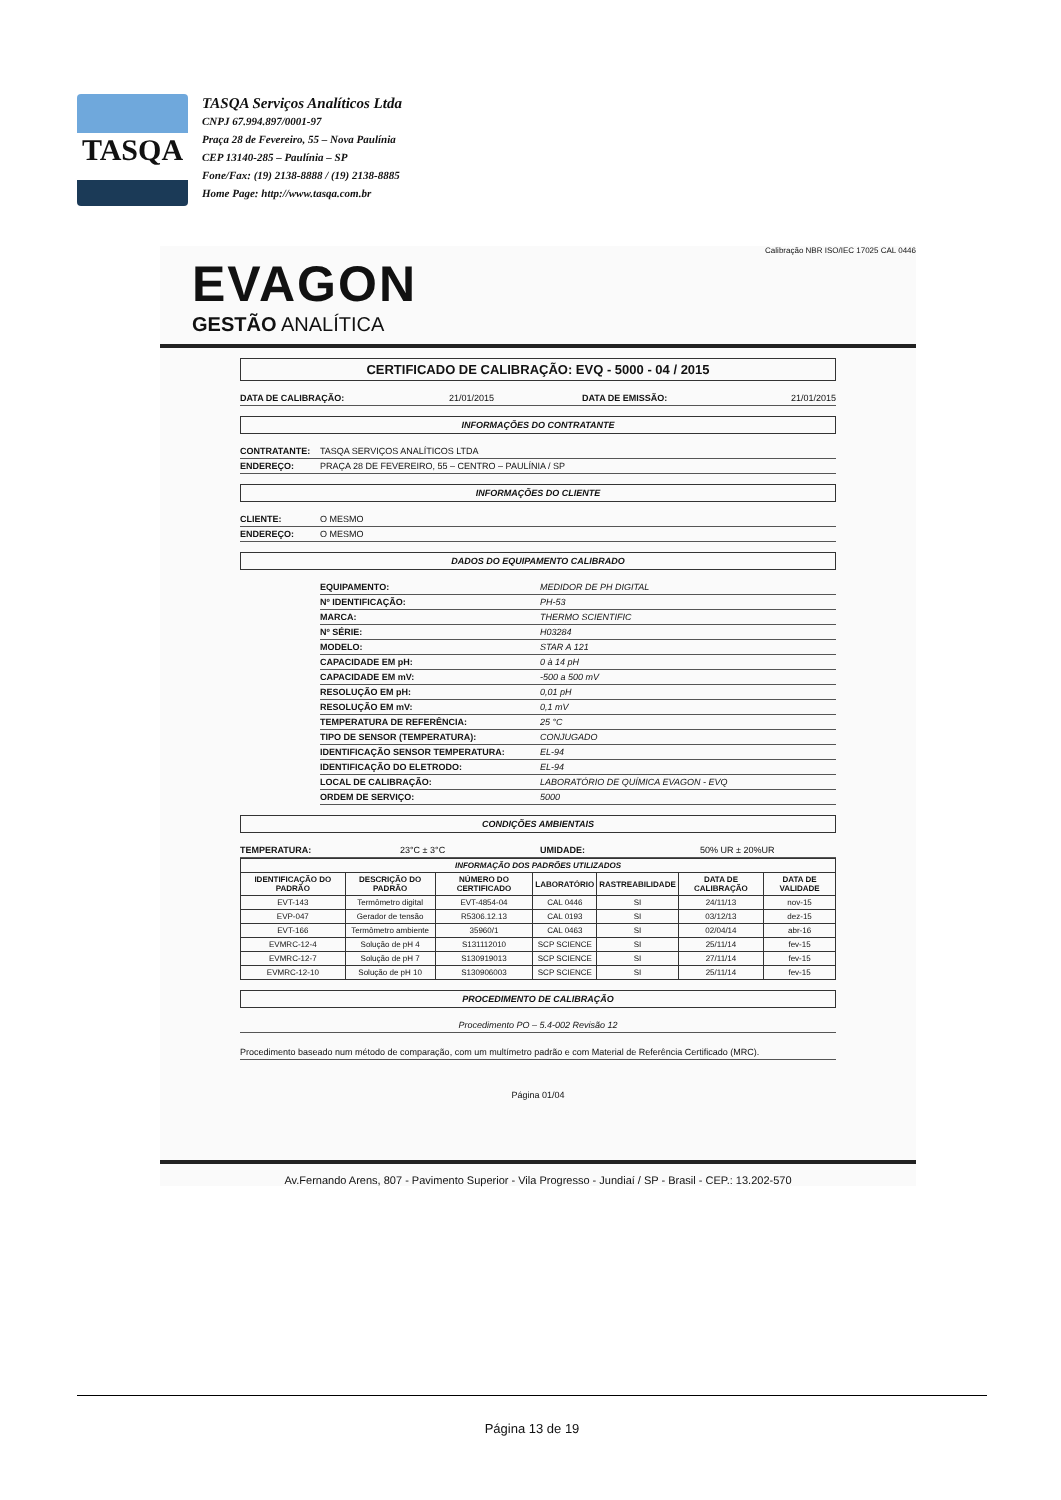TASQA
TASQA Serviços Analíticos Ltda
CNPJ 67.994.897/0001-97
Praça 28 de Fevereiro, 55 – Nova Paulínia
CEP 13140-285 – Paulínia – SP
Fone/Fax: (19) 2138-8888 / (19) 2138-8885
Home Page: http://www.tasqa.com.br
Calibração NBR ISO/IEC 17025 CAL 0446
EVAGON
GESTÃO ANALÍTICA
CERTIFICADO DE CALIBRAÇÃO: EVQ - 5000 - 04 / 2015
DATA DE CALIBRAÇÃO: 21/01/2015 DATA DE EMISSÃO: 21/01/2015
INFORMAÇÕES DO CONTRATANTE
CONTRATANTE: TASQA SERVIÇOS ANALÍTICOS LTDA
ENDEREÇO: PRAÇA 28 DE FEVEREIRO, 55 – CENTRO – PAULÍNIA / SP
INFORMAÇÕES DO CLIENTE
CLIENTE: O MESMO
ENDEREÇO: O MESMO
DADOS DO EQUIPAMENTO CALIBRADO
EQUIPAMENTO: MEDIDOR DE PH DIGITAL
Nº IDENTIFICAÇÃO: PH-53
MARCA: THERMO SCIENTIFIC
Nº SÉRIE: H03284
MODELO: STAR A 121
CAPACIDADE EM pH: 0 à 14 pH
CAPACIDADE EM mV: -500 a 500 mV
RESOLUÇÃO EM pH: 0,01 pH
RESOLUÇÃO EM mV: 0,1 mV
TEMPERATURA DE REFERÊNCIA: 25 °C
TIPO DE SENSOR (TEMPERATURA): CONJUGADO
IDENTIFICAÇÃO SENSOR TEMPERATURA: EL-94
IDENTIFICAÇÃO DO ELETRODO: EL-94
LOCAL DE CALIBRAÇÃO: LABORATÓRIO DE QUÍMICA EVAGON - EVQ
ORDEM DE SERVIÇO: 5000
CONDIÇÕES AMBIENTAIS
TEMPERATURA: 23°C ± 3°C UMIDADE: 50% UR ± 20%UR
| INFORMAÇÃO DOS PADRÕES UTILIZADOS | | | | | | |
| --- | --- | --- | --- | --- | --- | --- |
| IDENTIFICAÇÃO DO PADRÃO | DESCRIÇÃO DO PADRÃO | NÚMERO DO CERTIFICADO | LABORATÓRIO | RASTREABILIDADE | DATA DE CALIBRAÇÃO | DATA DE VALIDADE |
| EVT-143 | Termômetro digital | EVT-4854-04 | CAL 0446 | SI | 24/11/13 | nov-15 |
| EVP-047 | Gerador de tensão | R5306.12.13 | CAL 0193 | SI | 03/12/13 | dez-15 |
| EVT-166 | Termômetro ambiente | 35960/1 | CAL 0463 | SI | 02/04/14 | abr-16 |
| EVMRC-12-4 | Solução de pH 4 | S131112010 | SCP SCIENCE | SI | 25/11/14 | fev-15 |
| EVMRC-12-7 | Solução de pH 7 | S130919013 | SCP SCIENCE | SI | 27/11/14 | fev-15 |
| EVMRC-12-10 | Solução de pH 10 | S130906003 | SCP SCIENCE | SI | 25/11/14 | fev-15 |
PROCEDIMENTO DE CALIBRAÇÃO
Procedimento PO – 5.4-002 Revisão 12
Procedimento baseado num método de comparação, com um multímetro padrão e com Material de Referência Certificado (MRC).
Página 01/04
Av.Fernando Arens, 807 - Pavimento Superior - Vila Progresso - Jundiaí / SP - Brasil - CEP.: 13.202-570
Página 13 de 19